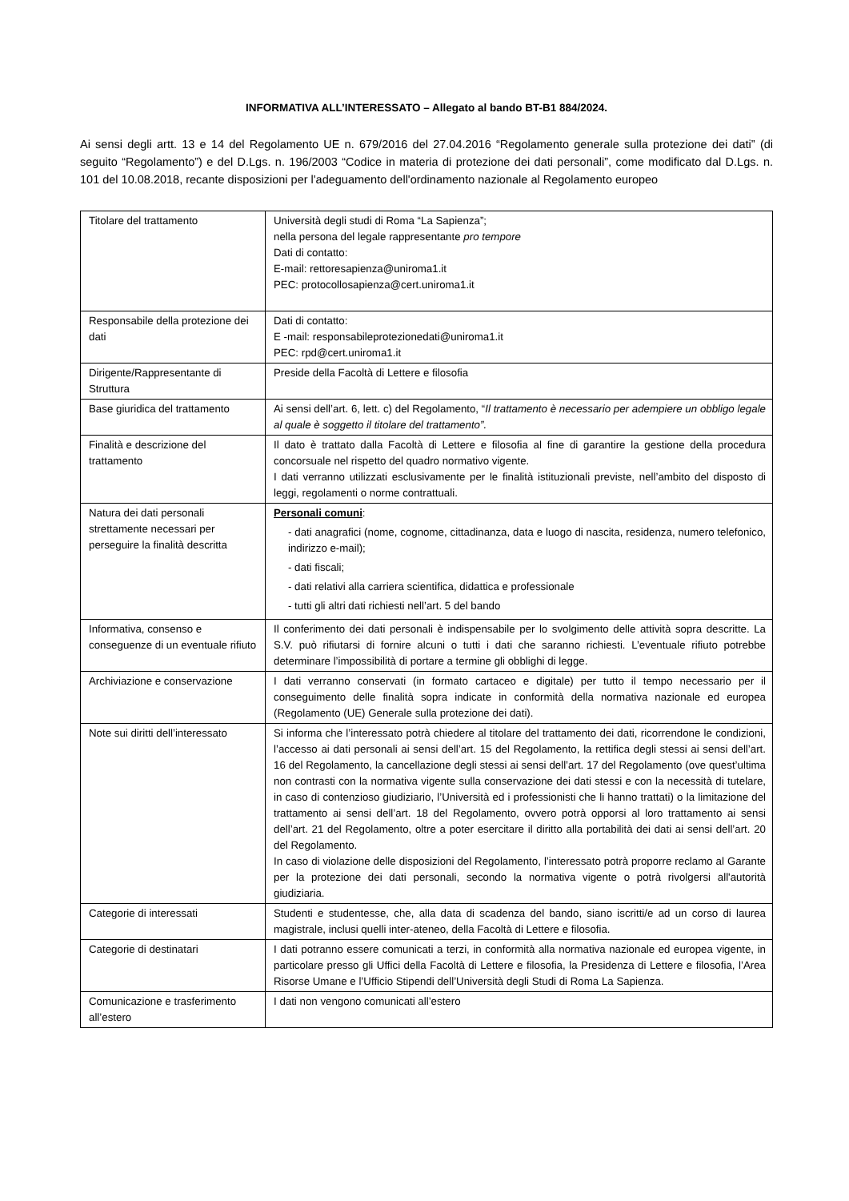INFORMATIVA ALL’INTERESSATO – Allegato al bando BT-B1 884/2024.
Ai sensi degli artt. 13 e 14 del Regolamento UE n. 679/2016 del 27.04.2016 “Regolamento generale sulla protezione dei dati” (di seguito “Regolamento”) e del D.Lgs. n. 196/2003 “Codice in materia di protezione dei dati personali”, come modificato dal D.Lgs. n. 101 del 10.08.2018, recante disposizioni per l'adeguamento dell'ordinamento nazionale al Regolamento europeo
| Titolare del trattamento | Università degli studi di Roma “La Sapienza”; nella persona del legale rappresentante pro tempore Dati di contatto: E-mail: rettoresapienza@uniroma1.it PEC: protocollosapienza@cert.uniroma1.it |
| Responsabile della protezione dei dati | Dati di contatto: E -mail: responsabileprotezionedati@uniroma1.it PEC: rpd@cert.uniroma1.it |
| Dirigente/Rappresentante di Struttura | Preside della Facoltà di Lettere e filosofia |
| Base giuridica del trattamento | Ai sensi dell’art. 6, lett. c) del Regolamento, “ Il trattamento è necessario per adempiere un obbligo legale al quale è soggetto il titolare del trattamento”. |
| Finalità e descrizione del trattamento | Il dato è trattato dalla Facoltà di Lettere e filosofia al fine di garantire la gestione della procedura concorsuale nel rispetto del quadro normativo vigente. I dati verranno utilizzati esclusivamente per le finalità istituzionali previste, nell’ambito del disposto di leggi, regolamenti o norme contrattuali. |
| Natura dei dati personali strettamente necessari per perseguire la finalità descritta | Personali comuni : - dati anagrafici (nome, cognome, cittadinanza, data e luogo di nascita, residenza, numero telefonico, indirizzo e-mail); - dati fiscali; - dati relativi alla carriera scientifica, didattica e professionale - tutti gli altri dati richiesti nell’art. 5 del bando |
| Informativa, consenso e conseguenze di un eventuale rifiuto | Il conferimento dei dati personali è indispensabile per lo svolgimento delle attività sopra descritte. La S.V. può rifiutarsi di fornire alcuni o tutti i dati che saranno richiesti. L’eventuale rifiuto potrebbe determinare l’impossibilità di portare a termine gli obblighi di legge. |
| Archiviazione e conservazione | I dati verranno conservati (in formato cartaceo e digitale) per tutto il tempo necessario per il conseguimento delle finalità sopra indicate in conformità della normativa nazionale ed europea (Regolamento (UE) Generale sulla protezione dei dati). |
| Note sui diritti dell’interessato | Si informa che l’interessato potrà chiedere al titolare del trattamento dei dati, ricorrendone le condizioni, l’accesso ai dati personali ai sensi dell’art. 15 del Regolamento, la rettifica degli stessi ai sensi dell’art. 16 del Regolamento, la cancellazione degli stessi ai sensi dell’art. 17 del Regolamento (ove quest’ultima non contrasti con la normativa vigente sulla conservazione dei dati stessi e con la necessità di tutelare, in caso di contenzioso giudiziario, l’Università ed i professionisti che li hanno trattati) o la limitazione del trattamento ai sensi dell’art. 18 del Regolamento, ovvero potrà opporsi al loro trattamento ai sensi dell’art. 21 del Regolamento, oltre a poter esercitare il diritto alla portabilità dei dati ai sensi dell’art. 20 del Regolamento. In caso di violazione delle disposizioni del Regolamento, l’interessato potrà proporre reclamo al Garante per la protezione dei dati personali, secondo la normativa vigente o potrà rivolgersi all'autorità giudiziaria. |
| Categorie di interessati | Studenti e studentesse, che, alla data di scadenza del bando, siano iscritti/e ad un corso di laurea magistrale, inclusi quelli inter-ateneo, della Facoltà di Lettere e filosofia. |
| Categorie di destinatari | I dati potranno essere comunicati a terzi, in conformità alla normativa nazionale ed europea vigente, in particolare presso gli Uffici della Facoltà di Lettere e filosofia, la Presidenza di Lettere e filosofia, l’Area Risorse Umane e l’Ufficio Stipendi dell’Università degli Studi di Roma La Sapienza. |
| Comunicazione e trasferimento all’estero | I dati non vengono comunicati all’estero |